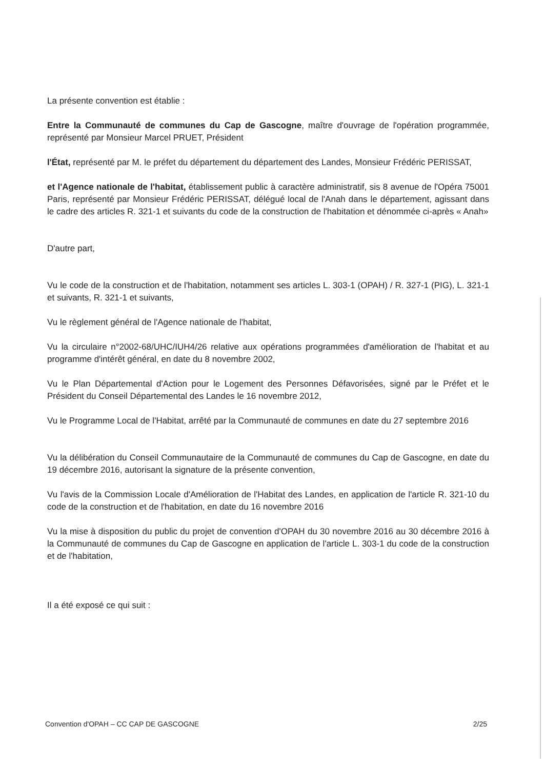La présente convention est établie :
Entre la Communauté de communes du Cap de Gascogne, maître d'ouvrage de l'opération programmée, représenté par Monsieur Marcel PRUET, Président
l'État, représenté par M. le préfet du département du département des Landes, Monsieur Frédéric PERISSAT,
et l'Agence nationale de l'habitat, établissement public à caractère administratif, sis 8 avenue de l'Opéra 75001 Paris, représenté par Monsieur Frédéric PERISSAT, délégué local de l'Anah dans le département, agissant dans le cadre des articles R. 321-1 et suivants du code de la construction de l'habitation et dénommée ci-après « Anah»
D'autre part,
Vu le code de la construction et de l'habitation, notamment ses articles L. 303-1 (OPAH) / R. 327-1 (PIG), L. 321-1 et suivants, R. 321-1 et suivants,
Vu le règlement général de l'Agence nationale de l'habitat,
Vu la circulaire n°2002-68/UHC/IUH4/26 relative aux opérations programmées d'amélioration de l'habitat et au programme d'intérêt général, en date du 8 novembre 2002,
Vu le Plan Départemental d'Action pour le Logement des Personnes Défavorisées, signé par le Préfet et le Président du Conseil Départemental des Landes le 16 novembre 2012,
Vu le Programme Local de l'Habitat, arrêté par la Communauté de communes en date du 27 septembre 2016
Vu la délibération du Conseil Communautaire de la Communauté de communes du Cap de Gascogne, en date du 19 décembre 2016, autorisant la signature de la présente convention,
Vu l'avis de la Commission Locale d'Amélioration de l'Habitat des Landes, en application de l'article R. 321-10 du code de la construction et de l'habitation, en date du 16 novembre 2016
Vu la mise à disposition du public du projet de convention d'OPAH du 30 novembre 2016 au 30 décembre 2016 à la Communauté de communes du Cap de Gascogne en application de l'article L. 303-1 du code de la construction et de l'habitation,
Il a été exposé ce qui suit :
Convention d'OPAH – CC CAP DE GASCOGNE 2/25